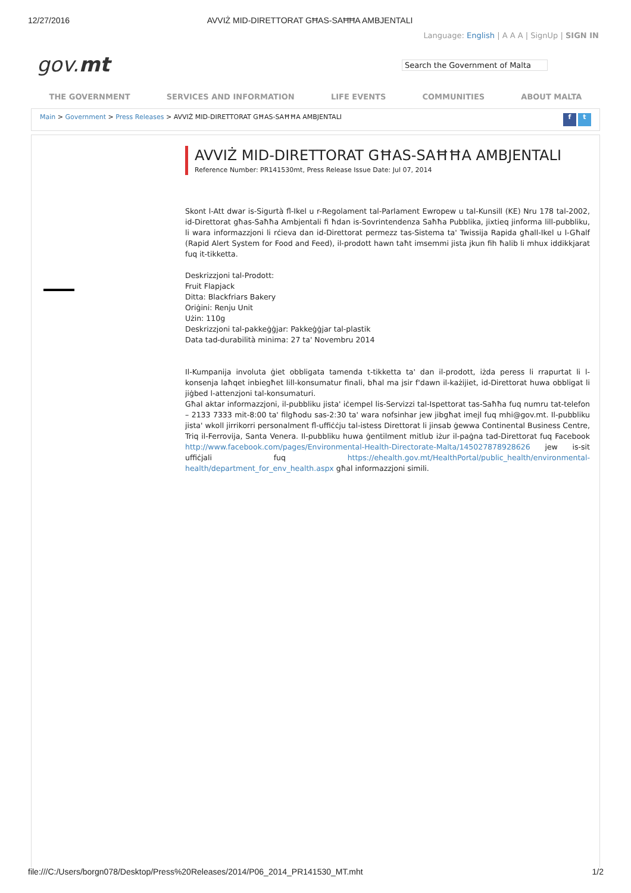12/27/2016 AVVIŻ MID-DIRETTORAT GĦAS-SAĦĦA AMBJENTALI
Language: English | A A A | SignUp | SIGN IN
gov.mt Search the Government of Malta
THE GOVERNMENT SERVICES AND INFORMATION LIFE EVENTS COMMUNITIES ABOUT MALTA
Main > Government > Press Releases > AVVIŻ MID-DIRETTORAT GĦAS-SAĦĦA AMBJENTALI f t
AVVIŻ MID-DIRETTORAT GĦAS-SAĦĦA AMBJENTALI
Reference Number: PR141530mt, Press Release Issue Date: Jul 07, 2014
Skont l-Att dwar is-Sigurtà fl-Ikel u r-Regolament tal-Parlament Ewropew u tal-Kunsill (KE) Nru 178 tal-2002, id-Direttorat għas-Saħħa Ambjentali fi ħdan is-Sovrintendenza Saħħa Pubblika, jixtieq jinforma lill-pubbliku, li wara informazzjoni li rċieva dan id-Direttorat permezz tas-Sistema ta' Twissija Rapida għall-Ikel u l-Għalf (Rapid Alert System for Food and Feed), il-prodott hawn taħt imsemmi jista jkun fih ħalib li mhux iddikkjarat fuq it-tikketta.
Deskrizzjoni tal-Prodott:
Fruit Flapjack
Ditta: Blackfriars Bakery
Oriġini: Renju Unit
Użin: 110g
Deskrizzjoni tal-pakkeġġjar: Pakkeġġjar tal-plastik
Data tad-durabilità minima: 27 ta' Novembru 2014
Il-Kumpanija involuta ġiet obbligata tamenda t-tikketta ta' dan il-prodott, iżda peress li rrapurtat li l-konsenja laħqet inbiegħet lill-konsumatur finali, bħal ma jsir f'dawn il-każijiet, id-Direttorat huwa obbligat li jiġbed l-attenzjoni tal-konsumaturi.
Għal aktar informazzjoni, il-pubbliku jista' iċempel lis-Servizzi tal-Ispettorat tas-Saħħa fuq numru tat-telefon – 2133 7333 mit-8:00 ta' filgħodu sas-2:30 ta' wara nofsinhar jew jibgħat imejl fuq mhi@gov.mt. Il-pubbliku jista' wkoll jirrikorri personalment fl-uffiċċju tal-istess Direttorat li jinsab ġewwa Continental Business Centre, Triq il-Ferrovija, Santa Venera. Il-pubbliku huwa ġentilment mitlub iżur il-paġna tad-Direttorat fuq Facebook http://www.facebook.com/pages/Environmental-Health-Directorate-Malta/145027878928626 jew is-sit uffiċjali fuq https://ehealth.gov.mt/HealthPortal/public_health/environmental-health/department_for_env_health.aspx għal informazzjoni simili.
file:///C:/Users/borgn078/Desktop/Press%20Releases/2014/P06_2014_PR141530_MT.mht 1/2